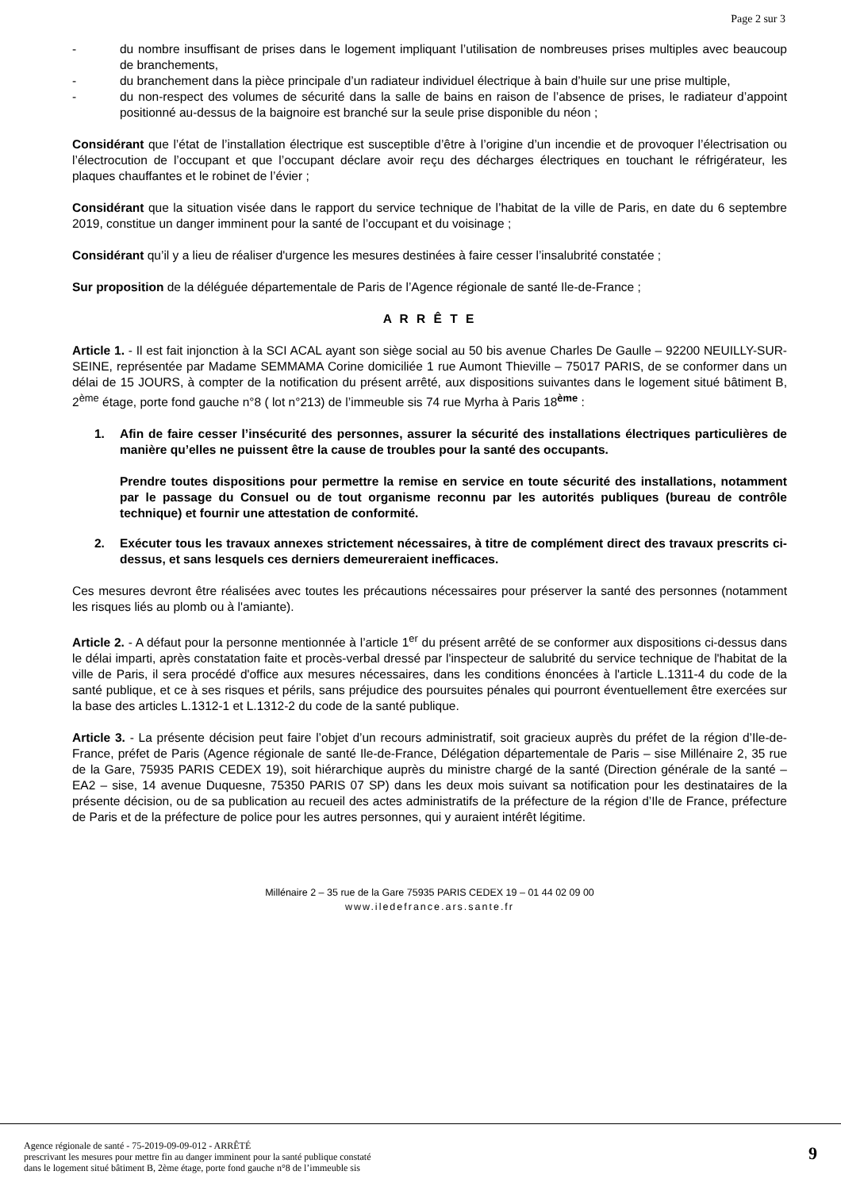Page 2 sur 3
- du nombre insuffisant de prises dans le logement impliquant l’utilisation de nombreuses prises multiples avec beaucoup de branchements,
- du branchement dans la pièce principale d’un radiateur individuel électrique à bain d’huile sur une prise multiple,
- du non-respect des volumes de sécurité dans la salle de bains en raison de l’absence de prises, le radiateur d’appoint positionné au-dessus de la baignoire est branché sur la seule prise disponible du néon ;
Considérant que l’état de l’installation électrique est susceptible d’être à l’origine d’un incendie et de provoquer l’électrisation ou l’électrocution de l’occupant et que l’occupant déclare avoir reçu des décharges électriques en touchant le réfrigérateur, les plaques chauffantes et le robinet de l’évier ;
Considérant que la situation visée dans le rapport du service technique de l’habitat de la ville de Paris, en date du 6 septembre 2019, constitue un danger imminent pour la santé de l’occupant et du voisinage ;
Considérant qu’il y a lieu de réaliser d'urgence les mesures destinées à faire cesser l’insalubrité constatée ;
Sur proposition de la déléguée départementale de Paris de l’Agence régionale de santé Ile-de-France ;
A R R Ê T E
Article 1. - Il est fait injonction à la SCI ACAL ayant son siège social au 50 bis avenue Charles De Gaulle – 92200 NEUILLY-SUR-SEINE, représentée par Madame SEMMAMA Corine domiciliée 1 rue Aumont Thieville – 75017 PARIS, de se conformer dans un délai de 15 JOURS, à compter de la notification du présent arrêté, aux dispositions suivantes dans le logement situé bâtiment B, 2<sup>ème</sup> étage, porte fond gauche n°8 ( lot n°213) de l’immeuble sis 74 rue Myrha à Paris 18<sup>ème</sup> :
1. Afin de faire cesser l’insécurité des personnes, assurer la sécurité des installations électriques particulières de manière qu’elles ne puissent être la cause de troubles pour la santé des occupants.
Prendre toutes dispositions pour permettre la remise en service en toute sécurité des installations, notamment par le passage du Consuel ou de tout organisme reconnu par les autorités publiques (bureau de contrôle technique) et fournir une attestation de conformité.
2. Exécuter tous les travaux annexes strictement nécessaires, à titre de complément direct des travaux prescrits ci-dessus, et sans lesquels ces derniers demeureraient inefficaces.
Ces mesures devront être réalisées avec toutes les précautions nécessaires pour préserver la santé des personnes (notamment les risques liés au plomb ou à l'amiante).
Article 2. - A défaut pour la personne mentionnée à l’article 1<sup>er</sup> du présent arrêté de se conformer aux dispositions ci-dessus dans le délai imparti, après constatation faite et procès-verbal dressé par l'inspecteur de salubrité du service technique de l'habitat de la ville de Paris, il sera procédé d'office aux mesures nécessaires, dans les conditions énoncées à l'article L.1311-4 du code de la santé publique, et ce à ses risques et périls, sans préjudice des poursuites pénales qui pourront éventuellement être exercées sur la base des articles L.1312-1 et L.1312-2 du code de la santé publique.
Article 3. - La présente décision peut faire l’objet d’un recours administratif, soit gracieux auprès du préfet de la région d’Ile-de-France, préfet de Paris (Agence régionale de santé Ile-de-France, Délégation départementale de Paris – sise Millénaire 2, 35 rue de la Gare, 75935 PARIS CEDEX 19), soit hiérarchique auprès du ministre chargé de la santé (Direction générale de la santé – EA2 – sise, 14 avenue Duquesne, 75350 PARIS 07 SP) dans les deux mois suivant sa notification pour les destinataires de la présente décision, ou de sa publication au recueil des actes administratifs de la préfecture de la région d’Ile de France, préfecture de Paris et de la préfecture de police pour les autres personnes, qui y auraient intérêt légitime.
Millénaire 2 – 35 rue de la Gare 75935 PARIS CEDEX 19 – 01 44 02 09 00
www.iledefrance.ars.sante.fr
Agence régionale de santé - 75-2019-09-09-012 - ARRÊTÉ
prescrivant les mesures pour mettre fin au danger imminent pour la santé publique constaté
dans le logement situé bâtiment B, 2ème étage, porte fond gauche n°8 de l’immeuble sis
9